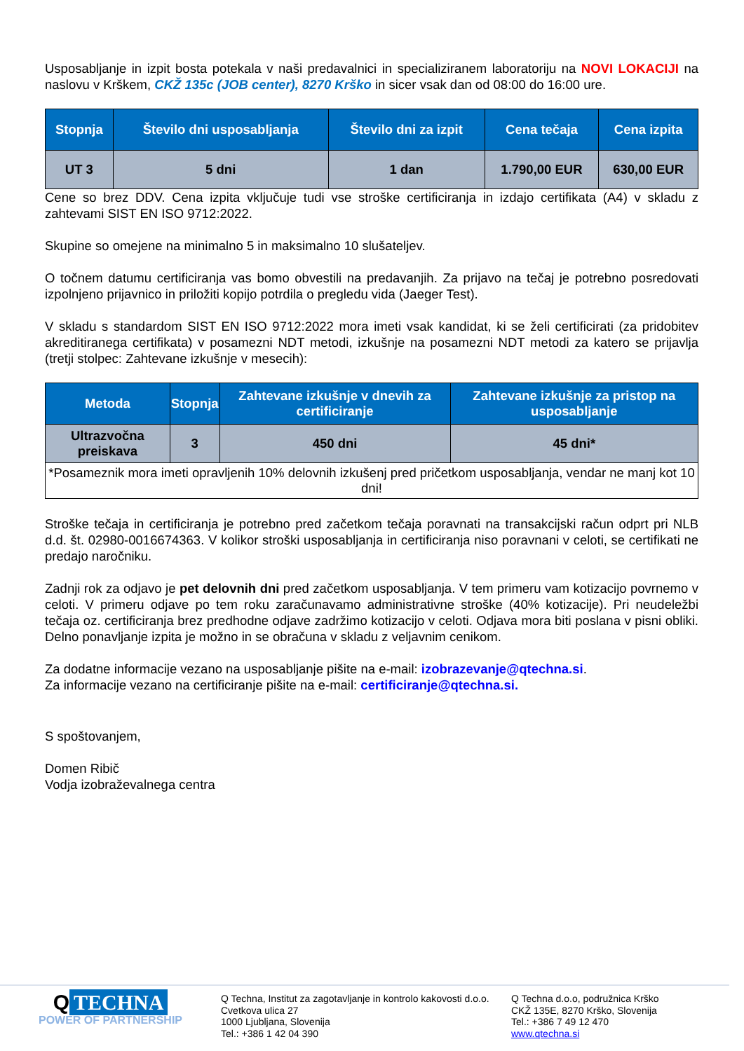Usposabljanje in izpit bosta potekala v naši predavalnici in specializiranem laboratoriju na NOVI LOKACIJI na naslovu v Krškem, CKŽ 135c (JOB center), 8270 Krško in sicer vsak dan od 08:00 do 16:00 ure.
| Stopnja | Število dni usposabljanja | Število dni za izpit | Cena tečaja | Cena izpita |
| --- | --- | --- | --- | --- |
| UT 3 | 5 dni | 1 dan | 1.790,00 EUR | 630,00 EUR |
Cene so brez DDV. Cena izpita vključuje tudi vse stroške certificiranja in izdajo certifikata (A4) v skladu z zahtevami SIST EN ISO 9712:2022.
Skupine so omejene na minimalno 5 in maksimalno 10 slušateljev.
O točnem datumu certificiranja vas bomo obvestili na predavanjih. Za prijavo na tečaj je potrebno posredovati izpolnjeno prijavnico in priložiti kopijo potrdila o pregledu vida (Jaeger Test).
V skladu s standardom SIST EN ISO 9712:2022 mora imeti vsak kandidat, ki se želi certificirati (za pridobitev akreditiranega certifikata) v posamezni NDT metodi, izkušnje na posamezni NDT metodi za katero se prijavlja (tretji stolpec: Zahtevane izkušnje v mesecih):
| Metoda | Stopnja | Zahtevane izkušnje v dnevih za certificiranje | Zahtevane izkušnje za pristop na usposabljanje |
| --- | --- | --- | --- |
| Ultrazvočna preiskava | 3 | 450 dni | 45 dni* |
| *Posameznik mora imeti opravljenih 10% delovnih izkušenj pred pričetkom usposabljanja, vendar ne manj kot 10 dni! | | | |
Stroške tečaja in certificiranja je potrebno pred začetkom tečaja poravnati na transakcijski račun odprt pri NLB d.d. št. 02980-0016674363. V kolikor stroški usposabljanja in certificiranja niso poravnani v celoti, se certifikati ne predajo naročniku.
Zadnji rok za odjavo je pet delovnih dni pred začetkom usposabljanja. V tem primeru vam kotizacijo povrnemo v celoti. V primeru odjave po tem roku zaračunavamo administrativne stroške (40% kotizacije). Pri neudeležbi tečaja oz. certificiranja brez predhodne odjave zadržimo kotizacijo v celoti. Odjava mora biti poslana v pisni obliki. Delno ponavljanje izpita je možno in se obračuna v skladu z veljavnim cenikom.
Za dodatne informacije vezano na usposabljanje pišite na e-mail: izobrazevanje@qtechna.si.
Za informacije vezano na certificiranje pišite na e-mail: certificiranje@qtechna.si.
S spoštovanjem,
Domen Ribič
Vodja izobraževalnega centra
Q TECHNA
POWER OF PARTNERSHIP
Q Techna, Institut za zagotavljanje in kontrolo kakovosti d.o.o.
Cvetkova ulica 27
1000 Ljubljana, Slovenija
Tel.: +386 1 42 04 390
Q Techna d.o.o, podružnica Krško
CKŽ 135E, 8270 Krško, Slovenija
Tel.: +386 7 49 12 470
www.qtechna.si